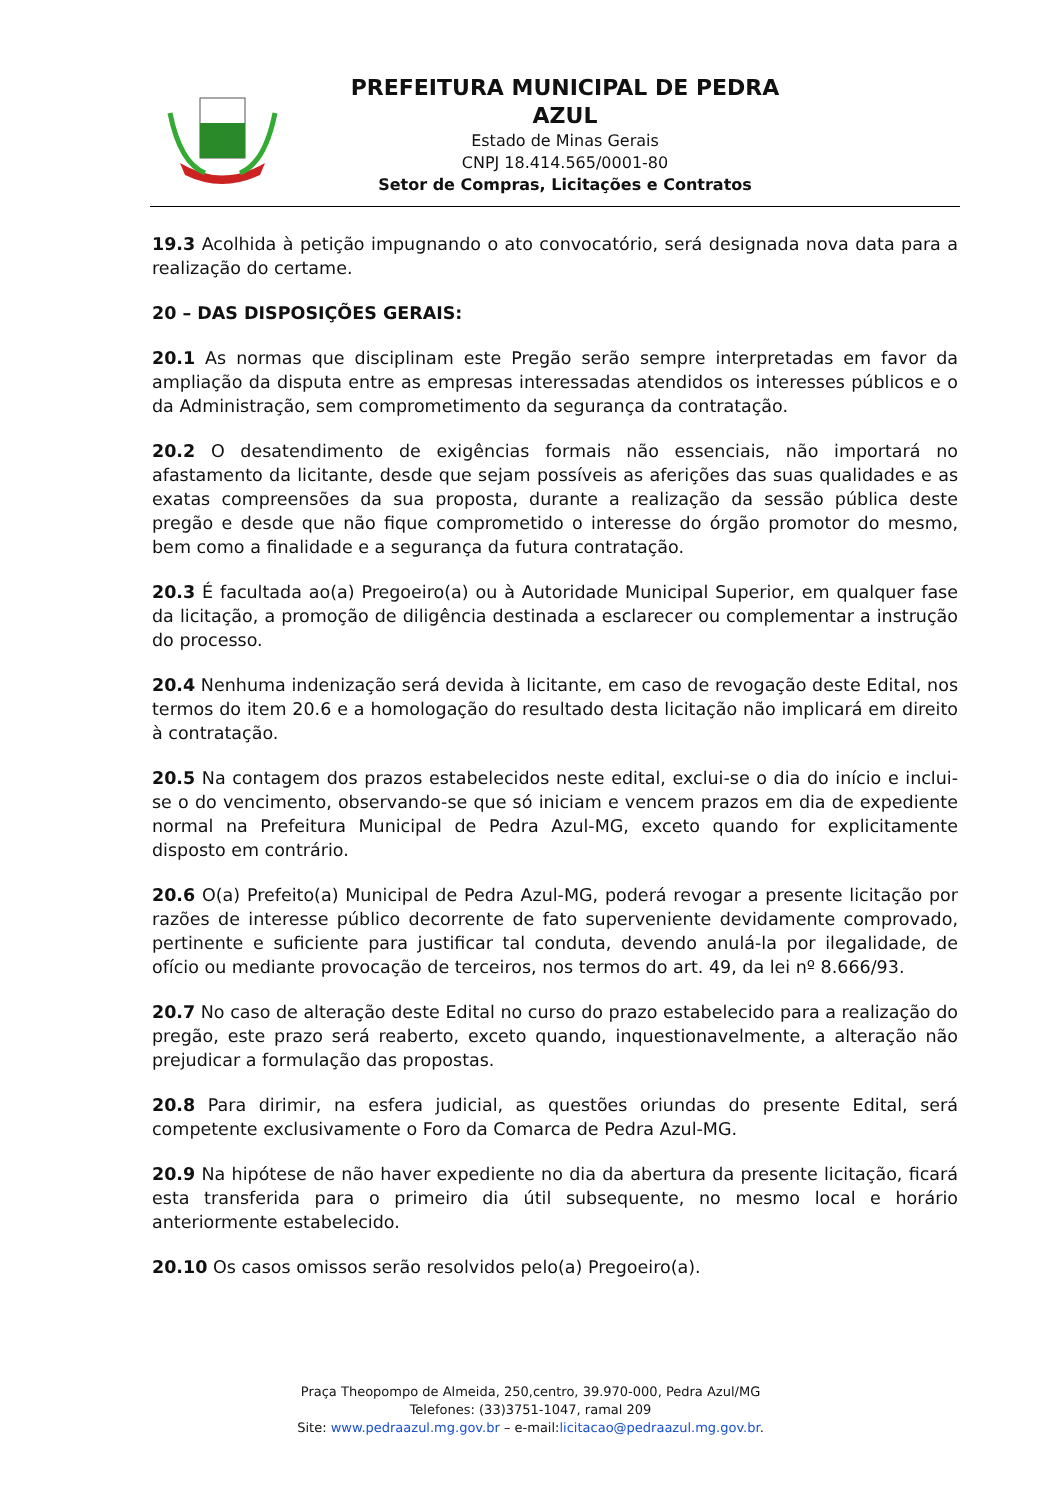PREFEITURA MUNICIPAL DE PEDRA AZUL
Estado de Minas Gerais
CNPJ 18.414.565/0001-80
Setor de Compras, Licitações e Contratos
19.3 Acolhida à petição impugnando o ato convocatório, será designada nova data para a realização do certame.
20 – DAS DISPOSIÇÕES GERAIS:
20.1 As normas que disciplinam este Pregão serão sempre interpretadas em favor da ampliação da disputa entre as empresas interessadas atendidos os interesses públicos e o da Administração, sem comprometimento da segurança da contratação.
20.2 O desatendimento de exigências formais não essenciais, não importará no afastamento da licitante, desde que sejam possíveis as aferições das suas qualidades e as exatas compreensões da sua proposta, durante a realização da sessão pública deste pregão e desde que não fique comprometido o interesse do órgão promotor do mesmo, bem como a finalidade e a segurança da futura contratação.
20.3 É facultada ao(a) Pregoeiro(a) ou à Autoridade Municipal Superior, em qualquer fase da licitação, a promoção de diligência destinada a esclarecer ou complementar a instrução do processo.
20.4 Nenhuma indenização será devida à licitante, em caso de revogação deste Edital, nos termos do item 20.6 e a homologação do resultado desta licitação não implicará em direito à contratação.
20.5 Na contagem dos prazos estabelecidos neste edital, exclui-se o dia do início e inclui-se o do vencimento, observando-se que só iniciam e vencem prazos em dia de expediente normal na Prefeitura Municipal de Pedra Azul-MG, exceto quando for explicitamente disposto em contrário.
20.6 O(a) Prefeito(a) Municipal de Pedra Azul-MG, poderá revogar a presente licitação por razões de interesse público decorrente de fato superveniente devidamente comprovado, pertinente e suficiente para justificar tal conduta, devendo anulá-la por ilegalidade, de ofício ou mediante provocação de terceiros, nos termos do art. 49, da lei nº 8.666/93.
20.7 No caso de alteração deste Edital no curso do prazo estabelecido para a realização do pregão, este prazo será reaberto, exceto quando, inquestionavelmente, a alteração não prejudicar a formulação das propostas.
20.8 Para dirimir, na esfera judicial, as questões oriundas do presente Edital, será competente exclusivamente o Foro da Comarca de Pedra Azul-MG.
20.9 Na hipótese de não haver expediente no dia da abertura da presente licitação, ficará esta transferida para o primeiro dia útil subsequente, no mesmo local e horário anteriormente estabelecido.
20.10 Os casos omissos serão resolvidos pelo(a) Pregoeiro(a).
Praça Theopompo de Almeida, 250,centro, 39.970-000, Pedra Azul/MG
Telefones: (33)3751-1047, ramal 209
Site: www.pedraazul.mg.gov.br – e-mail:licitacao@pedraazul.mg.gov.br.